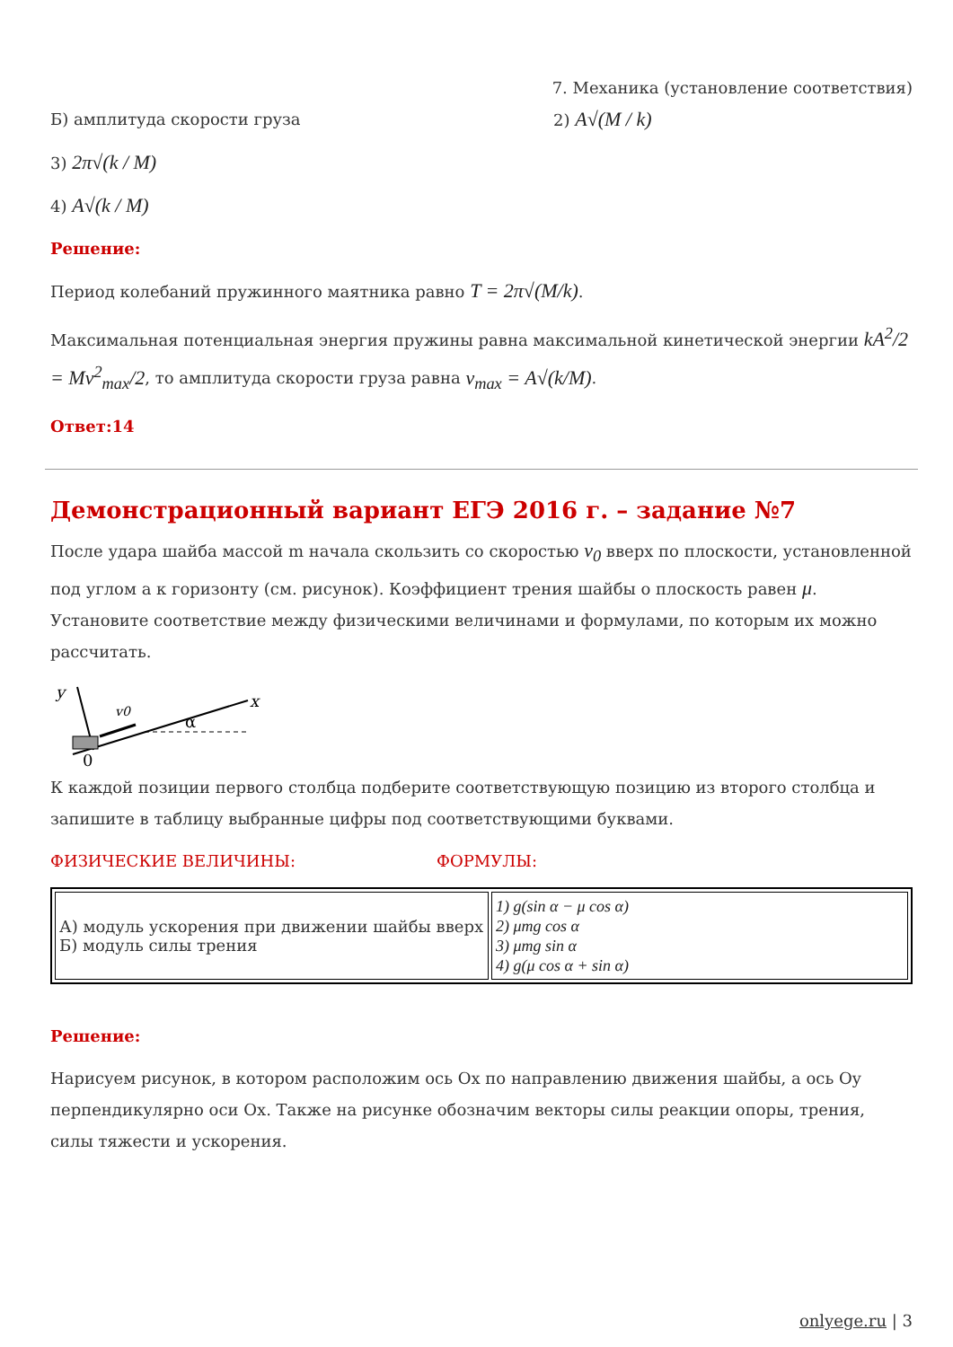7. Механика (установление соответствия)
Б) амплитуда скорости груза 2) A√(M / k)
3) 2π√(k / M)
4) A√(k / M)
Решение:
Период колебаний пружинного маятника равно T = 2π√(M/k).
Максимальная потенциальная энергия пружины равна максимальной кинетической энергии kA<sup>2</sup>/2 = Mv<sup>2</sup><sub>max</sub>/2, то амплитуда скорости груза равна v<sub>max</sub> = A√(k/M).
Ответ:14
Демонстрационный вариант ЕГЭ 2016 г. – задание №7
После удара шайба массой m начала скользить со скоростью v<sub>0</sub> вверх по плоскости, установленной под углом a к горизонту (см. рисунок). Коэффициент трения шайбы о плоскость равен μ. Установите соответствие между физическими величинами и формулами, по которым их можно рассчитать.
y
x
v0
α
0
К каждой позиции первого столбца подберите соответствующую позицию из второго столбца и запишите в таблицу выбранные цифры под соответствующими буквами.
ФИЗИЧЕСКИЕ ВЕЛИЧИНЫ: ФОРМУЛЫ:
| А) модуль ускорения при движении шайбы вверх Б) модуль силы трения | 1) g(sin α − μ cos α) 2) μmg cos α 3) μmg sin α 4) g(μ cos α + sin α) |
Решение:
Нарисуем рисунок, в котором расположим ось Ox по направлению движения шайбы, а ось Oy перпендикулярно оси Ox. Также на рисунке обозначим векторы силы реакции опоры, трения, силы тяжести и ускорения.
onlyege.ru | 3